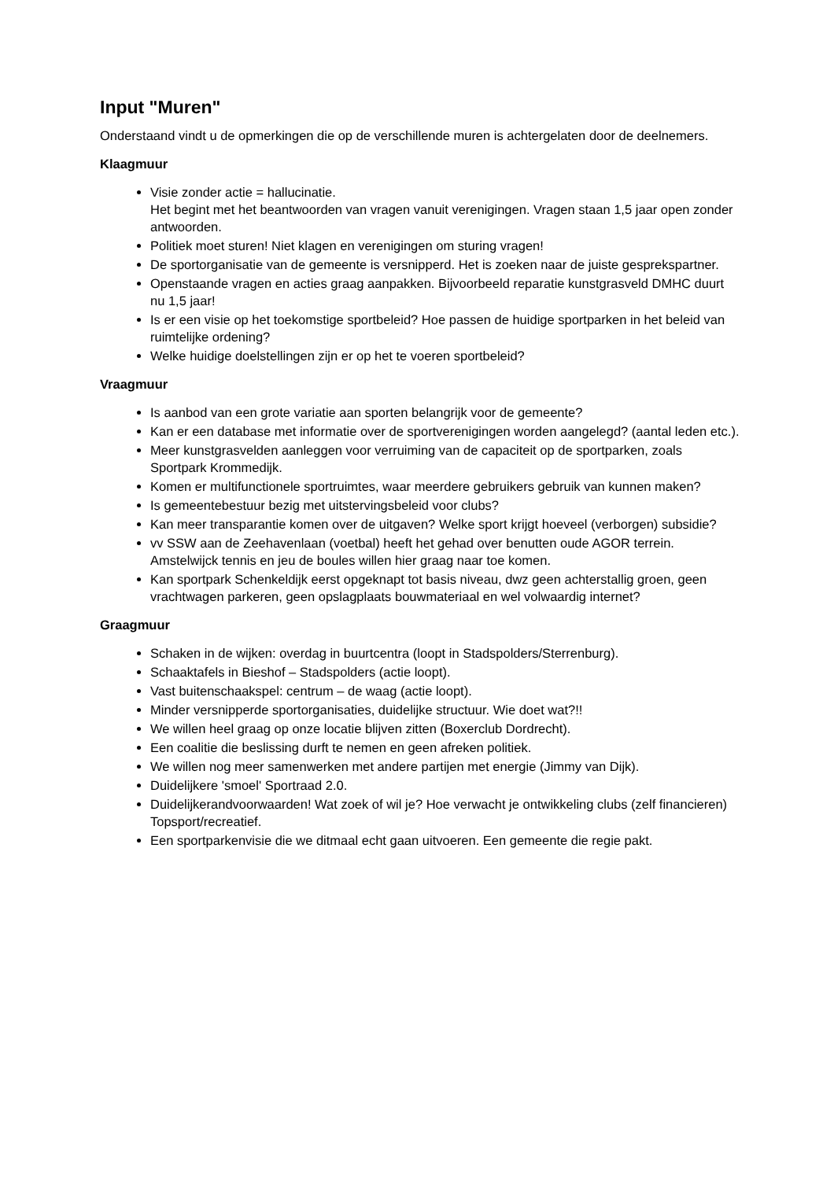Input "Muren"
Onderstaand vindt u de opmerkingen die op de verschillende muren is achtergelaten door de deelnemers.
Klaagmuur
Visie zonder actie = hallucinatie.
Het begint met het beantwoorden van vragen vanuit verenigingen. Vragen staan 1,5 jaar open zonder antwoorden.
Politiek moet sturen! Niet klagen en verenigingen om sturing vragen!
De sportorganisatie van de gemeente is versnipperd. Het is zoeken naar de juiste gesprekspartner.
Openstaande vragen en acties graag aanpakken. Bijvoorbeeld reparatie kunstgrasveld DMHC duurt nu 1,5 jaar!
Is er een visie op het toekomstige sportbeleid? Hoe passen de huidige sportparken in het beleid van ruimtelijke ordening?
Welke huidige doelstellingen zijn er op het te voeren sportbeleid?
Vraagmuur
Is aanbod van een grote variatie aan sporten belangrijk voor de gemeente?
Kan er een database met informatie over de sportverenigingen worden aangelegd? (aantal leden etc.).
Meer kunstgrasvelden aanleggen voor verruiming van de capaciteit op de sportparken, zoals Sportpark Krommedijk.
Komen er multifunctionele sportruimtes, waar meerdere gebruikers gebruik van kunnen maken?
Is gemeentebestuur bezig met uitstervingsbeleid voor clubs?
Kan meer transparantie komen over de uitgaven? Welke sport krijgt hoeveel (verborgen) subsidie?
vv SSW aan de Zeehavenlaan (voetbal) heeft het gehad over benutten oude AGOR terrein. Amstelwijck tennis en jeu de boules willen hier graag naar toe komen.
Kan sportpark Schenkeldijk eerst opgeknapt tot basis niveau, dwz geen achterstallig groen, geen vrachtwagen parkeren, geen opslagplaats bouwmateriaal en wel volwaardig internet?
Graagmuur
Schaken in de wijken: overdag in buurtcentra (loopt in Stadspolders/Sterrenburg).
Schaaktafels in Bieshof – Stadspolders (actie loopt).
Vast buitenschaakspel: centrum – de waag (actie loopt).
Minder versnipperde sportorganisaties, duidelijke structuur. Wie doet wat?!!
We willen heel graag op onze locatie blijven zitten (Boxerclub Dordrecht).
Een coalitie die beslissing durft te nemen en geen afreken politiek.
We willen nog meer samenwerken met andere partijen met energie (Jimmy van Dijk).
Duidelijkere 'smoel' Sportraad 2.0.
Duidelijkerandvoorwaarden! Wat zoek of wil je? Hoe verwacht je ontwikkeling clubs (zelf financieren) Topsport/recreatief.
Een sportparkenvisie die we ditmaal echt gaan uitvoeren. Een gemeente die regie pakt.